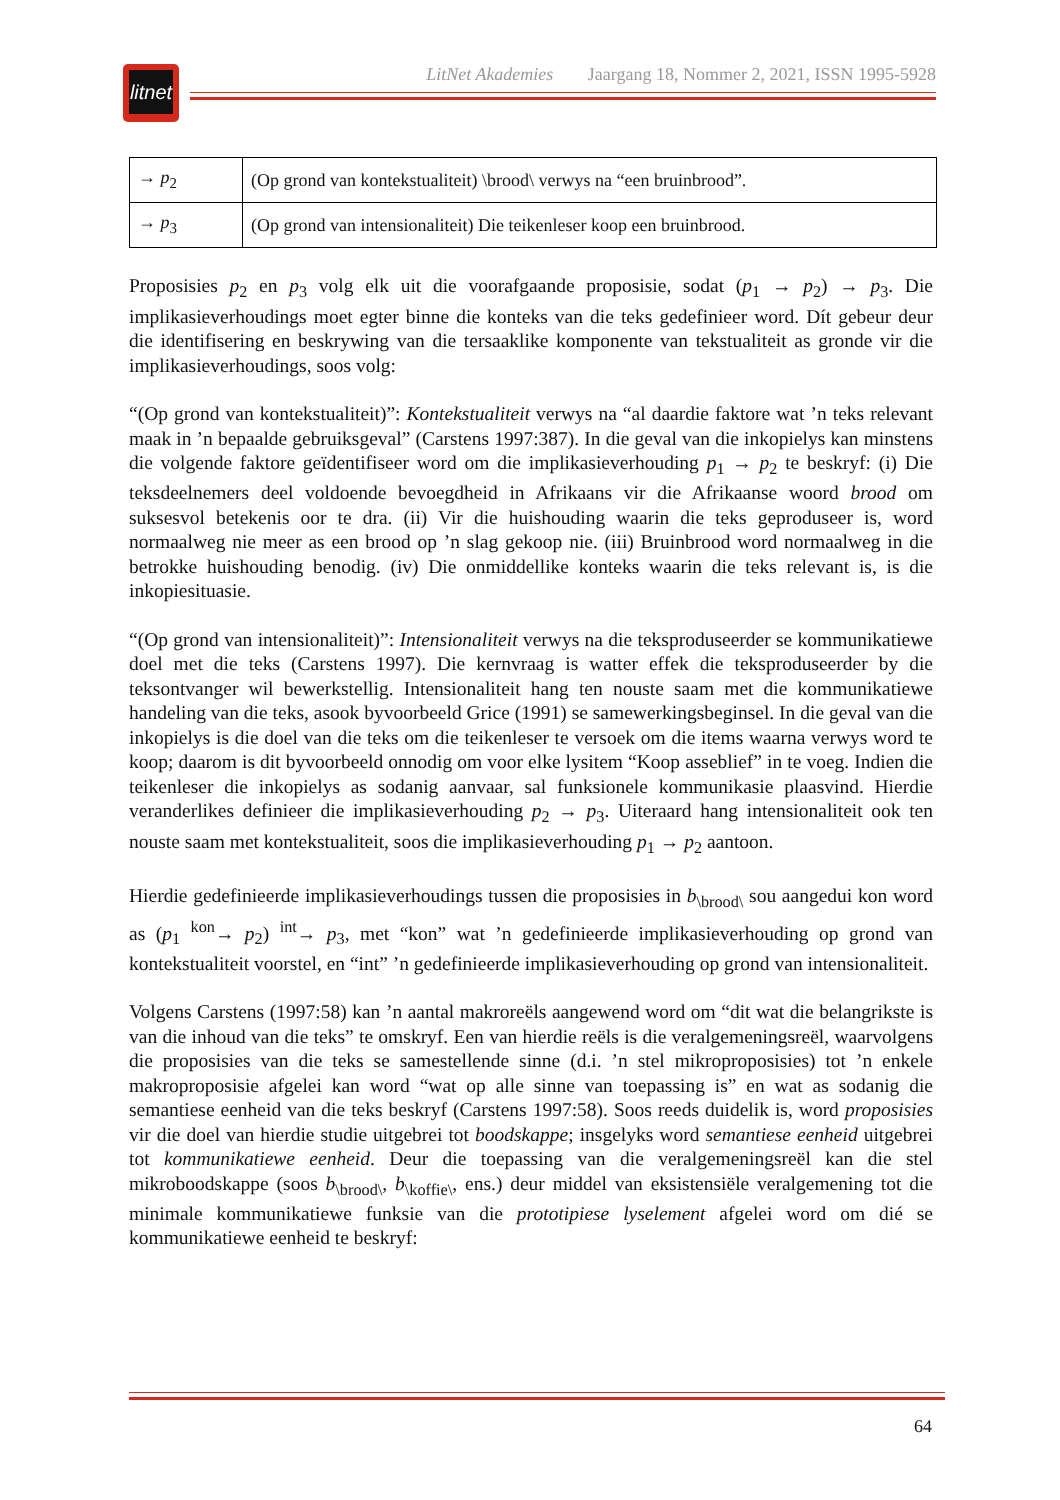litnet
LitNet Akademies Jaargang 18, Nommer 2, 2021, ISSN 1995-5928
| → p<sub>2</sub> | (Op grond van kontekstualiteit) \brood\ verwys na “een bruinbrood”. |
| → p<sub>3</sub> | (Op grond van intensionaliteit) Die teikenleser koop een bruinbrood. |
Proposisies p<sub>2</sub> en p<sub>3</sub> volg elk uit die voorafgaande proposisie, sodat (p<sub>1</sub> → p<sub>2</sub>) → p<sub>3</sub>. Die implikasieverhoudings moet egter binne die konteks van die teks gedefinieer word. Dít gebeur deur die identifisering en beskrywing van die tersaaklike komponente van tekstualiteit as gronde vir die implikasieverhoudings, soos volg:
“(Op grond van kontekstualiteit)”: Kontekstualiteit verwys na “al daardie faktore wat ’n teks relevant maak in ’n bepaalde gebruiksgeval” (Carstens 1997:387). In die geval van die inkopielys kan minstens die volgende faktore geïdentifiseer word om die implikasieverhouding p<sub>1</sub> → p<sub>2</sub> te beskryf: (i) Die teksdeelnemers deel voldoende bevoegdheid in Afrikaans vir die Afrikaanse woord brood om suksesvol betekenis oor te dra. (ii) Vir die huishouding waarin die teks geproduseer is, word normaalweg nie meer as een brood op ’n slag gekoop nie. (iii) Bruinbrood word normaalweg in die betrokke huishouding benodig. (iv) Die onmiddellike konteks waarin die teks relevant is, is die inkopiesituasie.
“(Op grond van intensionaliteit)”: Intensionaliteit verwys na die teksproduseerder se kommunikatiewe doel met die teks (Carstens 1997). Die kernvraag is watter effek die teksproduseerder by die teksontvanger wil bewerkstellig. Intensionaliteit hang ten nouste saam met die kommunikatiewe handeling van die teks, asook byvoorbeeld Grice (1991) se samewerkingsbeginsel. In die geval van die inkopielys is die doel van die teks om die teikenleser te versoek om die items waarna verwys word te koop; daarom is dit byvoorbeeld onnodig om voor elke lysitem “Koop asseblief” in te voeg. Indien die teikenleser die inkopielys as sodanig aanvaar, sal funksionele kommunikasie plaasvind. Hierdie veranderlikes definieer die implikasieverhouding p<sub>2</sub> → p<sub>3</sub>. Uiteraard hang intensionaliteit ook ten nouste saam met kontekstualiteit, soos die implikasieverhouding p<sub>1</sub> → p<sub>2</sub> aantoon.
Hierdie gedefinieerde implikasieverhoudings tussen die proposisies in b<sub>\brood\</sub> sou aangedui kon word as (p<sub>1</sub> <sup>kon</sup>→ p<sub>2</sub>) <sup>int</sup>→ p<sub>3</sub>, met “kon” wat ’n gedefinieerde implikasieverhouding op grond van kontekstualiteit voorstel, en “int” ’n gedefinieerde implikasieverhouding op grond van intensionaliteit.
Volgens Carstens (1997:58) kan ’n aantal makroreëls aangewend word om “dit wat die belangrikste is van die inhoud van die teks” te omskryf. Een van hierdie reëls is die veralgemeningsreël, waarvolgens die proposisies van die teks se samestellende sinne (d.i. ’n stel mikroproposisies) tot ’n enkele makroproposisie afgelei kan word “wat op alle sinne van toepassing is” en wat as sodanig die semantiese eenheid van die teks beskryf (Carstens 1997:58). Soos reeds duidelik is, word proposisies vir die doel van hierdie studie uitgebrei tot boodskappe; insgelyks word semantiese eenheid uitgebrei tot kommunikatiewe eenheid. Deur die toepassing van die veralgemeningsreël kan die stel mikroboodskappe (soos b<sub>\brood\</sub>, b<sub>\koffie\</sub>, ens.) deur middel van eksistensiële veralgemening tot die minimale kommunikatiewe funksie van die prototipiese lyselement afgelei word om dié se kommunikatiewe eenheid te beskryf:
64